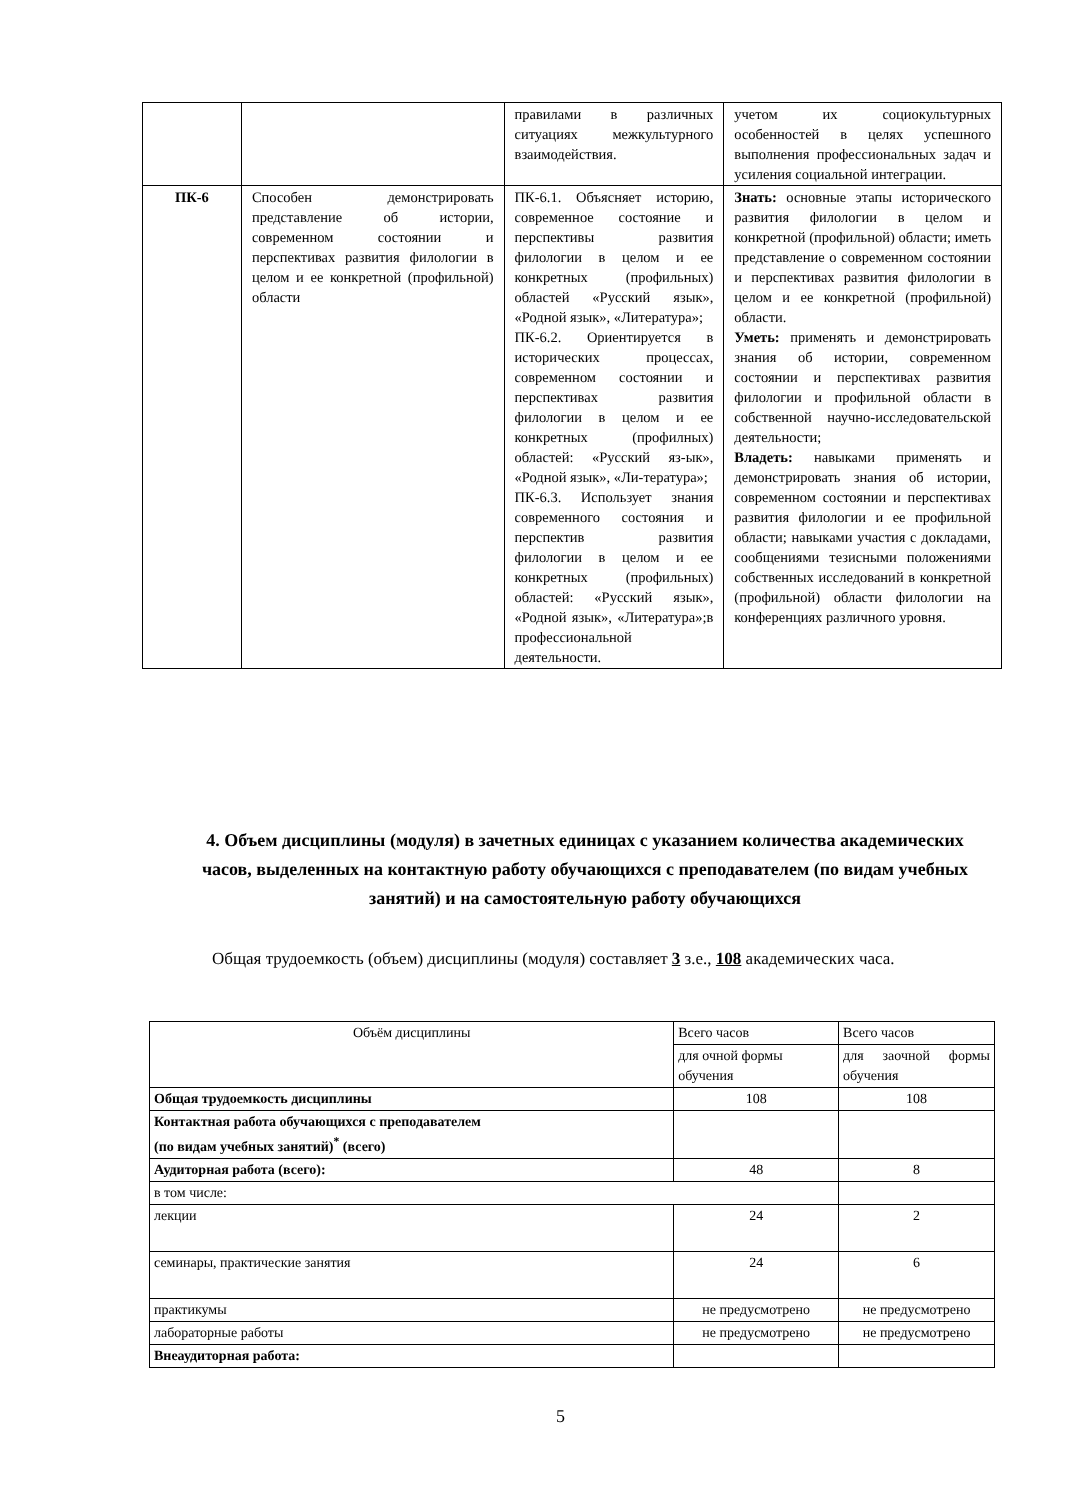| | | правилами в различных ситуациях межкультурного взаимодействия. | учетом их социокультурных особенностей в целях успешного выполнения профессиональных задач и усиления социальной интеграции. |
| ПК-6 | Способен демонстрировать представление об истории, современном состоянии и перспективах развития филологии в целом и ее конкретной (профильной) области | ПК-6.1. Объясняет историю, современное состояние и перспективы развития филологии в целом и ее конкретных (профильных) областей «Русский язык», «Родной язык», «Литература»; ПК-6.2. Ориентируется в исторических процессах, современном состоянии и перспективах развития филологии в целом и ее конкретных (профилных) областей: «Русский яз-ык», «Родной язык», «Ли-тература»; ПК-6.3. Использует знания современного состояния и перспектив развития филологии в целом и ее конкретных (профильных) областей: «Русский язык», «Родной язык», «Литература»;в профессиональной деятельности. | Знать: основные этапы исторического развития филологии в целом и конкретной (профильной) области; иметь представление о современном состоянии и перспективах развития филологии в целом и ее конкретной (профильной) области. Уметь: применять и демонстрировать знания об истории, современном состоянии и перспективах развития филологии и профильной области в собственной научно-исследовательской деятельности; Владеть: навыками применять и демонстрировать знания об истории, современном состоянии и перспективах развития филологии и ее профильной области; навыками участия с докладами, сообщениями тезисными положениями собственных исследований в конкретной (профильной) области филологии на конференциях различного уровня. |
4. Объем дисциплины (модуля) в зачетных единицах с указанием количества академических часов, выделенных на контактную работу обучающихся с преподавателем (по видам учебных занятий) и на самостоятельную работу обучающихся
Общая трудоемкость (объем) дисциплины (модуля) составляет 3 з.е., 108 академических часа.
| Объём дисциплины | Всего часов | Всего часов |
| | для очной формы обучения | для заочной формы обучения |
| Общая трудоемкость дисциплины | 108 | 108 |
| Контактная работа обучающихся с преподавателем (по видам учебных занятий)<sup>*</sup> (всего) | | |
| Аудиторная работа (всего): | 48 | 8 |
| в том числе: | | |
| лекции | 24 | 2 |
| семинары, практические занятия | 24 | 6 |
| практикумы | не предусмотрено | не предусмотрено |
| лабораторные работы | не предусмотрено | не предусмотрено |
| Внеаудиторная работа: | | |
5